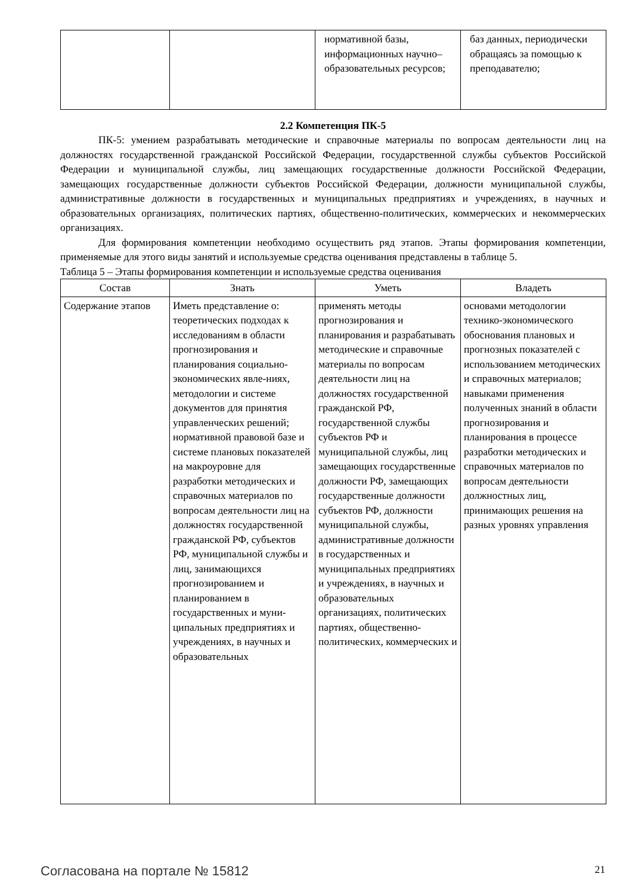| | | нормативной базы, информационных научно–образовательных ресурсов; | баз данных, периодически обращаясь за помощью к преподавателю; |
2.2 Компетенция ПК-5
ПК-5: умением разрабатывать методические и справочные материалы по вопросам деятельности лиц на должностях государственной гражданской Российской Федерации, государственной службы субъектов Российской Федерации и муниципальной службы, лиц замещающих государственные должности Российской Федерации, замещающих государственные должности субъектов Российской Федерации, должности муниципальной службы, административные должности в государственных и муниципальных предприятиях и учреждениях, в научных и образовательных организациях, политических партиях, общественно-политических, коммерческих и некоммерческих организациях.
Для формирования компетенции необходимо осуществить ряд этапов. Этапы формирования компетенции, применяемые для этого виды занятий и используемые средства оценивания представлены в таблице 5.
Таблица 5 – Этапы формирования компетенции и используемые средства оценивания
| Состав | Знать | Уметь | Владеть |
| --- | --- | --- | --- |
| Содержание этапов | Иметь представление о: теоретических подходах к исследованиям в области прогнозирования и планирования социально-экономических явле-ниях, методологии и системе документов для принятия управленческих решений; нормативной правовой базе и системе плановых показателей на макроуровне для разработки методических и справочных материалов по вопросам деятельности лиц на должностях государственной гражданской РФ, субъектов РФ, муниципальной службы и лиц, занимающихся прогнозированием и планированием в государственных и муни-ципальных предприятиях и учреждениях, в научных и образовательных | применять методы прогнозирования и планирования и разрабатывать методические и справочные материалы по вопросам деятельности лиц на должностях государственной гражданской РФ, государственной службы субъектов РФ и муниципальной службы, лиц замещающих государственные должности РФ, замещающих государственные должности субъектов РФ, должности муниципальной службы, административные должности в государственных и муниципальных предприятиях и учреждениях, в научных и образовательных организациях, политических партиях, общественно-политических, коммерческих и | основами методологии технико-экономического обоснования плановых и прогнозных показателей с использованием методических и справочных материалов; навыками применения полученных знаний в области прогнозирования и планирования в процессе разработки методических и справочных материалов по вопросам деятельности должностных лиц, принимающих решения на разных уровнях управления |
Согласована на портале № 15812 21